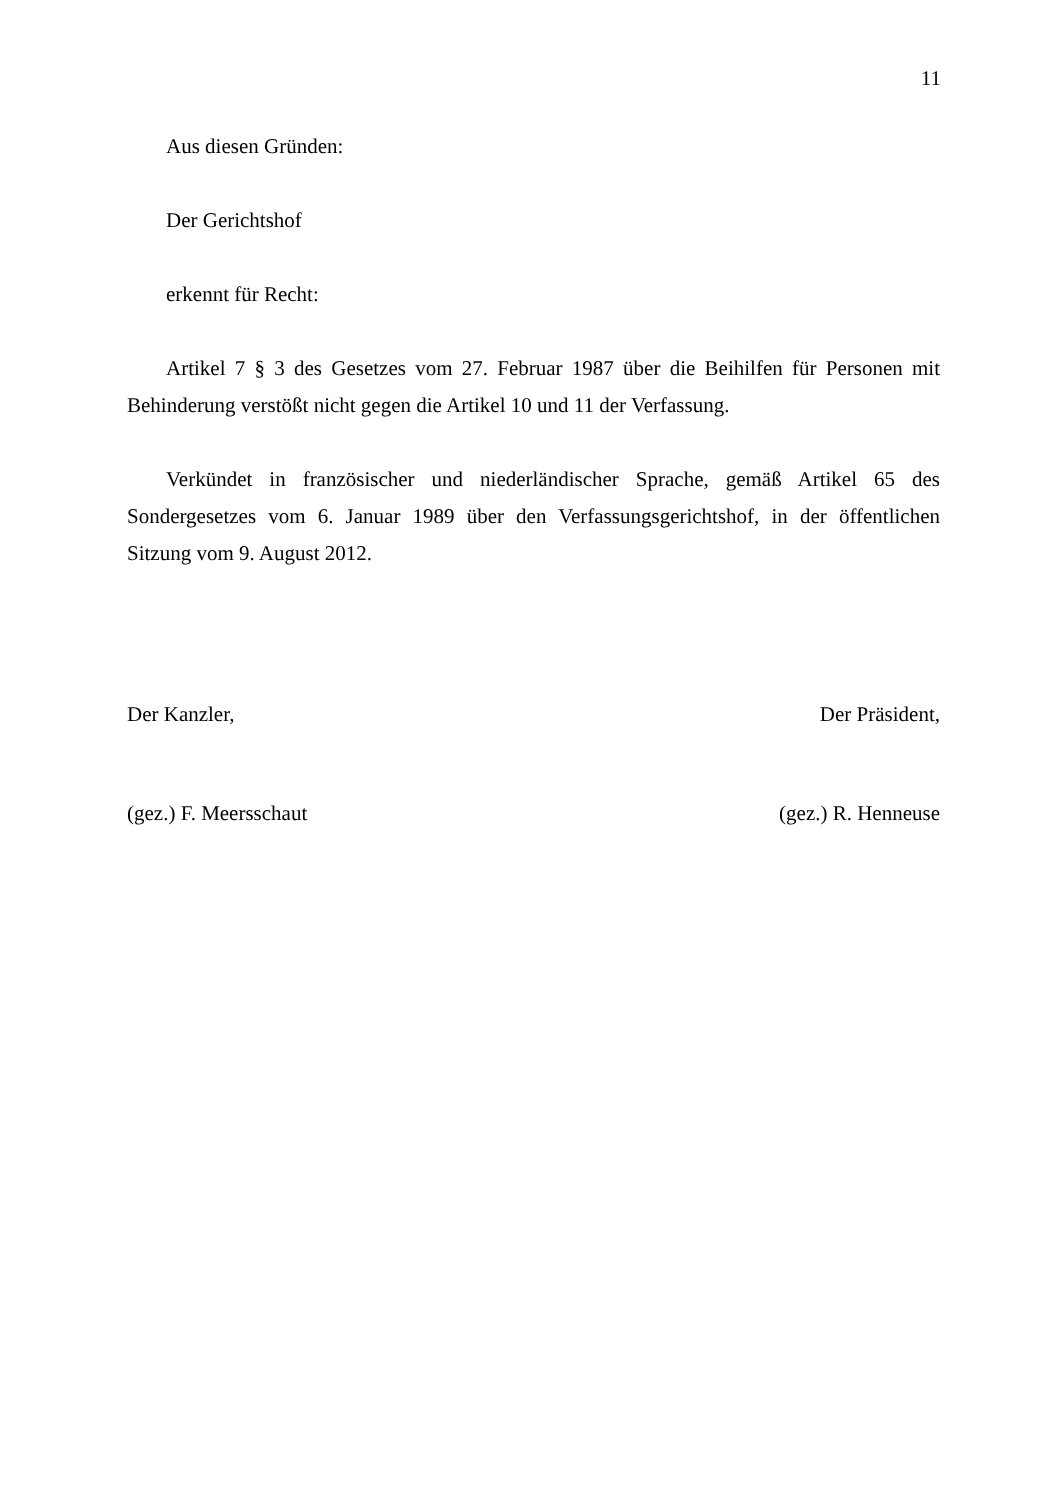11
Aus diesen Gründen:
Der Gerichtshof
erkennt für Recht:
Artikel 7 § 3 des Gesetzes vom 27. Februar 1987 über die Beihilfen für Personen mit Behinderung verstößt nicht gegen die Artikel 10 und 11 der Verfassung.
Verkündet in französischer und niederländischer Sprache, gemäß Artikel 65 des Sondergesetzes vom 6. Januar 1989 über den Verfassungsgerichtshof, in der öffentlichen Sitzung vom 9. August 2012.
Der Kanzler, Der Präsident,
(gez.) F. Meersschaut (gez.) R. Henneuse